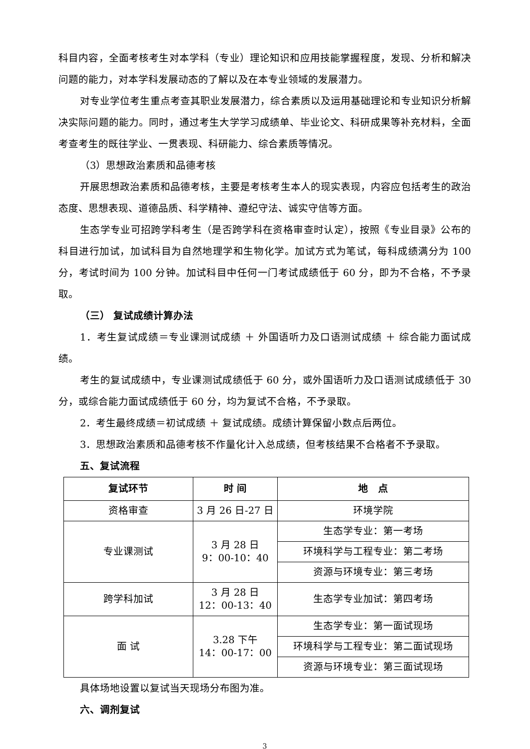科目内容，全面考核考生对本学科（专业）理论知识和应用技能掌握程度，发现、分析和解决问题的能力，对本学科发展动态的了解以及在本专业领域的发展潜力。
对专业学位考生重点考查其职业发展潜力，综合素质以及运用基础理论和专业知识分析解决实际问题的能力。同时，通过考生大学学习成绩单、毕业论文、科研成果等补充材料，全面考查考生的既往学业、一贯表现、科研能力、综合素质等情况。
（3）思想政治素质和品德考核
开展思想政治素质和品德考核，主要是考核考生本人的现实表现，内容应包括考生的政治态度、思想表现、道德品质、科学精神、遵纪守法、诚实守信等方面。
生态学专业可招跨学科考生（是否跨学科在资格审查时认定），按照《专业目录》公布的科目进行加试，加试科目为自然地理学和生物化学。加试方式为笔试，每科成绩满分为 100 分，考试时间为 100 分钟。加试科目中任何一门考试成绩低于 60 分，即为不合格，不予录取。
（三） 复试成绩计算办法
1．考生复试成绩＝专业课测试成绩 ＋ 外国语听力及口语测试成绩 ＋ 综合能力面试成绩。
考生的复试成绩中，专业课测试成绩低于 60 分，或外国语听力及口语测试成绩低于 30 分，或综合能力面试成绩低于 60 分，均为复试不合格，不予录取。
2．考生最终成绩＝初试成绩 ＋ 复试成绩。成绩计算保留小数点后两位。
3．思想政治素质和品德考核不作量化计入总成绩，但考核结果不合格者不予录取。
五、复试流程
| 复试环节 | 时 间 | 地 点 |
| --- | --- | --- |
| 资格审查 | 3 月 26 日-27 日 | 环境学院 |
| 专业课测试 | 3 月 28 日 9：00-10：40 | 生态学专业：第一考场 |
| | | 环境科学与工程专业：第二考场 |
| | | 资源与环境专业：第三考场 |
| 跨学科加试 | 3 月 28 日 12：00-13：40 | 生态学专业加试：第四考场 |
| 面 试 | 3.28 下午 14：00-17：00 | 生态学专业：第一面试现场 |
| | | 环境科学与工程专业：第二面试现场 |
| | | 资源与环境专业：第三面试现场 |
具体场地设置以复试当天现场分布图为准。
六、调剂复试
3